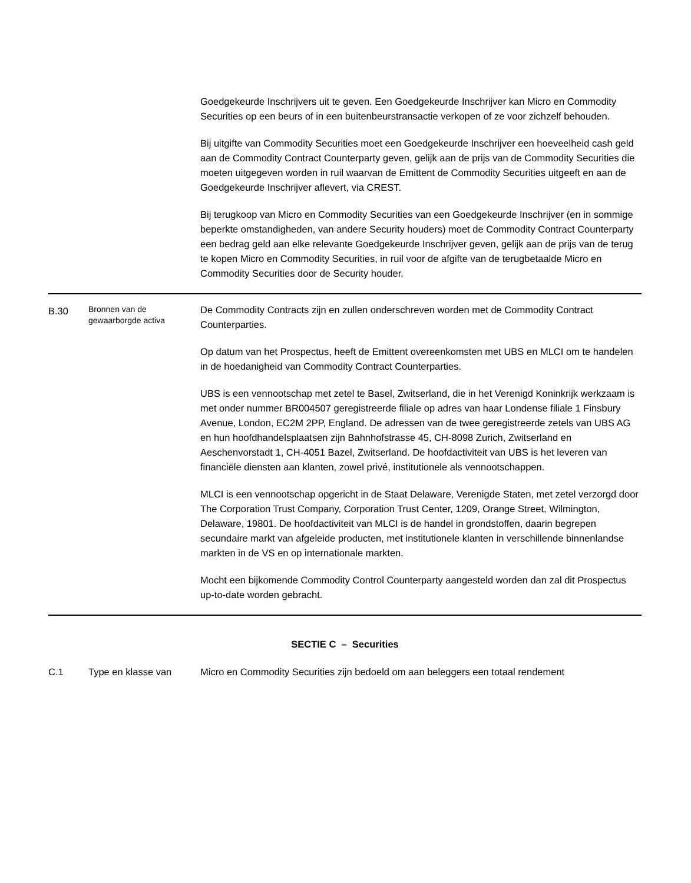| | | Goedgekeurde Inschrijvers uit te geven. Een Goedgekeurde Inschrijver kan Micro en Commodity Securities op een beurs of in een buitenbeurstransactie verkopen of ze voor zichzelf behouden. Bij uitgifte van Commodity Securities moet een Goedgekeurde Inschrijver een hoeveelheid cash geld aan de Commodity Contract Counterparty geven, gelijk aan de prijs van de Commodity Securities die moeten uitgegeven worden in ruil waarvan de Emittent de Commodity Securities uitgeeft en aan de Goedgekeurde Inschrijver aflevert, via CREST. Bij terugkoop van Micro en Commodity Securities van een Goedgekeurde Inschrijver (en in sommige beperkte omstandigheden, van andere Security houders) moet de Commodity Contract Counterparty een bedrag geld aan elke relevante Goedgekeurde Inschrijver geven, gelijk aan de prijs van de terug te kopen Micro en Commodity Securities, in ruil voor de afgifte van de terugbetaalde Micro en Commodity Securities door de Security houder. |
| B.30 | Bronnen van de gewaarborgde activa | De Commodity Contracts zijn en zullen onderschreven worden met de Commodity Contract Counterparties. Op datum van het Prospectus, heeft de Emittent overeenkomsten met UBS en MLCI om te handelen in de hoedanigheid van Commodity Contract Counterparties. UBS is een vennootschap met zetel te Basel, Zwitserland, die in het Verenigd Koninkrijk werkzaam is met onder nummer BR004507 geregistreerde filiale op adres van haar Londense filiale 1 Finsbury Avenue, London, EC2M 2PP, England. De adressen van de twee geregistreerde zetels van UBS AG en hun hoofdhandelsplaatsen zijn Bahnhofstrasse 45, CH-8098 Zurich, Zwitserland en Aeschenvorstadt 1, CH-4051 Bazel, Zwitserland. De hoofdactiviteit van UBS is het leveren van financiële diensten aan klanten, zowel privé, institutionele als vennootschappen. MLCI is een vennootschap opgericht in de Staat Delaware, Verenigde Staten, met zetel verzorgd door The Corporation Trust Company, Corporation Trust Center, 1209, Orange Street, Wilmington, Delaware, 19801. De hoofdactiviteit van MLCI is de handel in grondstoffen, daarin begrepen secundaire markt van afgeleide producten, met institutionele klanten in verschillende binnenlandse markten in de VS en op internationale markten. Mocht een bijkomende Commodity Control Counterparty aangesteld worden dan zal dit Prospectus up-to-date worden gebracht. |
| SECTIE C – Securities | | |
| C.1 | Type en klasse van | Micro en Commodity Securities zijn bedoeld om aan beleggers een totaal rendement |